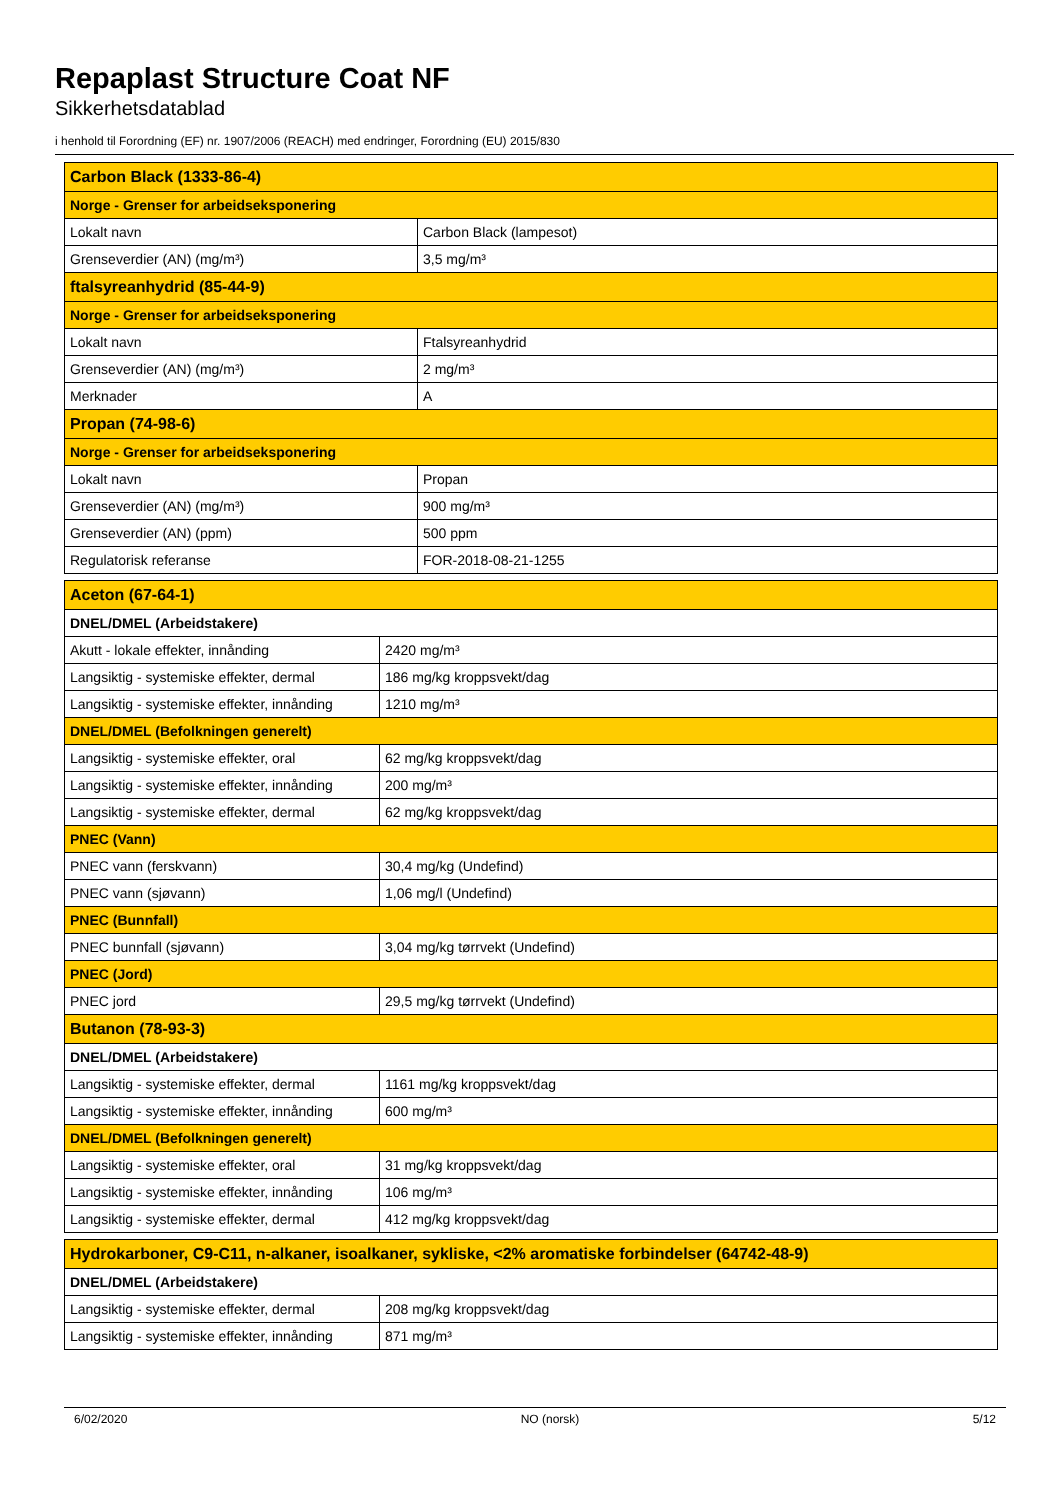Repaplast Structure Coat NF
Sikkerhetsdatablad
i henhold til Forordning (EF) nr. 1907/2006 (REACH) med endringer, Forordning (EU) 2015/830
| Carbon Black (1333-86-4) | |
| Norge - Grenser for arbeidseksponering | |
| Lokalt navn | Carbon Black (lampesot) |
| Grenseverdier (AN) (mg/m³) | 3,5 mg/m³ |
| ftalsyreanhydrid (85-44-9) | |
| Norge - Grenser for arbeidseksponering | |
| Lokalt navn | Ftalsyreanhydrid |
| Grenseverdier (AN) (mg/m³) | 2 mg/m³ |
| Merknader | A |
| Propan (74-98-6) | |
| Norge - Grenser for arbeidseksponering | |
| Lokalt navn | Propan |
| Grenseverdier (AN) (mg/m³) | 900 mg/m³ |
| Grenseverdier (AN) (ppm) | 500 ppm |
| Regulatorisk referanse | FOR-2018-08-21-1255 |
| Aceton (67-64-1) | |
| DNEL/DMEL (Arbeidstakere) | |
| Akutt - lokale effekter, innånding | 2420 mg/m³ |
| Langsiktig - systemiske effekter, dermal | 186 mg/kg kroppsvekt/dag |
| Langsiktig - systemiske effekter, innånding | 1210 mg/m³ |
| DNEL/DMEL (Befolkningen generelt) | |
| Langsiktig - systemiske effekter, oral | 62 mg/kg kroppsvekt/dag |
| Langsiktig - systemiske effekter, innånding | 200 mg/m³ |
| Langsiktig - systemiske effekter, dermal | 62 mg/kg kroppsvekt/dag |
| PNEC (Vann) | |
| PNEC vann (ferskvann) | 30,4 mg/kg (Undefind) |
| PNEC vann (sjøvann) | 1,06 mg/l (Undefind) |
| PNEC (Bunnfall) | |
| PNEC bunnfall (sjøvann) | 3,04 mg/kg tørrvekt (Undefind) |
| PNEC (Jord) | |
| PNEC jord | 29,5 mg/kg tørrvekt (Undefind) |
| Butanon (78-93-3) | |
| DNEL/DMEL (Arbeidstakere) | |
| Langsiktig - systemiske effekter, dermal | 1161 mg/kg kroppsvekt/dag |
| Langsiktig - systemiske effekter, innånding | 600 mg/m³ |
| DNEL/DMEL (Befolkningen generelt) | |
| Langsiktig - systemiske effekter, oral | 31 mg/kg kroppsvekt/dag |
| Langsiktig - systemiske effekter, innånding | 106 mg/m³ |
| Langsiktig - systemiske effekter, dermal | 412 mg/kg kroppsvekt/dag |
| Hydrokarboner, C9-C11, n-alkaner, isoalkaner, sykliske, <2% aromatiske forbindelser (64742-48-9) | |
| DNEL/DMEL (Arbeidstakere) | |
| Langsiktig - systemiske effekter, dermal | 208 mg/kg kroppsvekt/dag |
| Langsiktig - systemiske effekter, innånding | 871 mg/m³ |
6/02/2020 NO (norsk) 5/12